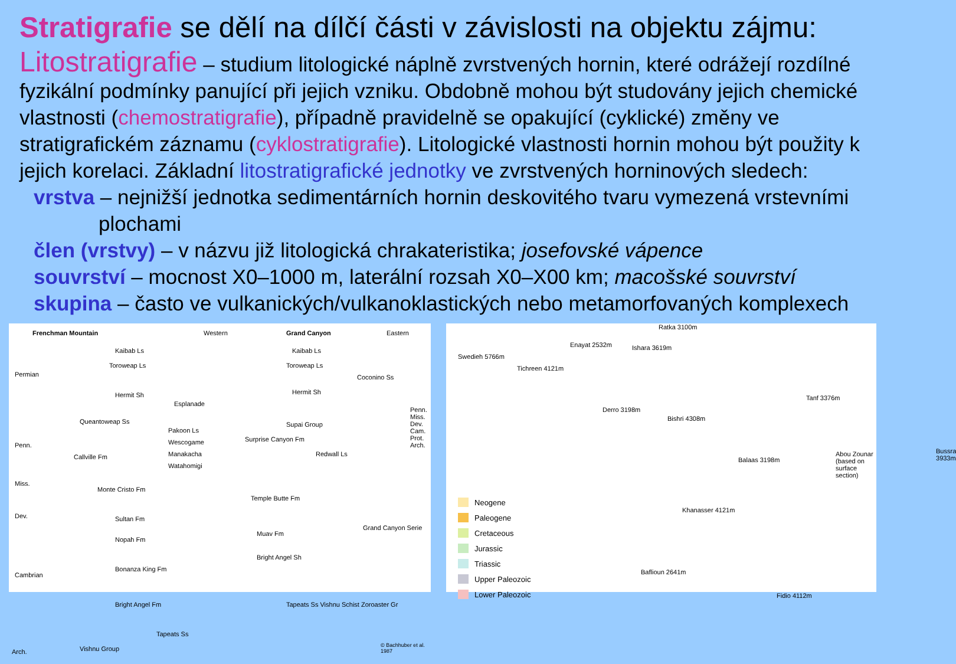Stratigrafie se dělí na dílčí části v závislosti na objektu zájmu:
Litostratigrafie – studium litologické náplně zvrstvených hornin, které odrážejí rozdílné fyzikální podmínky panující při jejich vzniku. Obdobně mohou být studovány jejich chemické vlastnosti (chemostratigrafie), případně pravidelně se opakující (cyklické) změny ve stratigrafickém záznamu (cyklostratigrafie). Litologické vlastnosti hornin mohou být použity k jejich korelaci. Základní litostratigrafické jednotky ve zvrstvených horninových sledech:
vrstva – nejnižší jednotka sedimentárních hornin deskovitého tvaru vymezená vrstevními plochami
člen (vrstvy) – v názvu již litologická chrakateristika; josefovské vápence
souvrství – mocnost X0–1000 m, laterální rozsah X0–X00 km; macošské souvrství
skupina – často ve vulkanických/vulkanoklastických nebo metamorfovaných komplexech
Frenchman Mountain Western Grand Canyon Eastern
Kaibab Ls Kaibab Ls
Toroweap Ls Toroweap Ls
Coconino Ss
Hermit Sh Hermit Sh
Esplanade
Queantoweap Ss Supai Group
Pakoon Ls
Wescogame Surprise Canyon Fm
Callville Fm Manakacha Redwall Ls
Watahomigi
Monte Cristo Fm
Temple Butte Fm
Sultan Fm
Nopah Fm
Muav Fm
Bonanza King Fm
Bright Angel Sh
Bright Angel Fm
Tapeats Ss
Vishnu Group
Tapeats Ss Vishnu Schist Zoroaster Gr
Grand Canyon Serie
Permian
Penn.
Miss.
Dev.
Cambrian
Arch.
Penn. Miss. Dev. Cam. Prot. Arch.
© Bachhuber et al. 1987
Swedieh 5766m
Tichreen 4121m
Enayat 2532m Ishara 3619m
Ratka 3100m
Tanf 3376m
Derro 3198m
Bishri 4308m
Balaas 3198m
Abou Zounar (based on surface section) Bussra 3933m
Khanasser 4121m
Baflioun 2641m
Fidio 4112m
Neogene
Paleogene
Cretaceous
Jurassic
Triassic
Upper Paleozoic
Lower Paleozoic